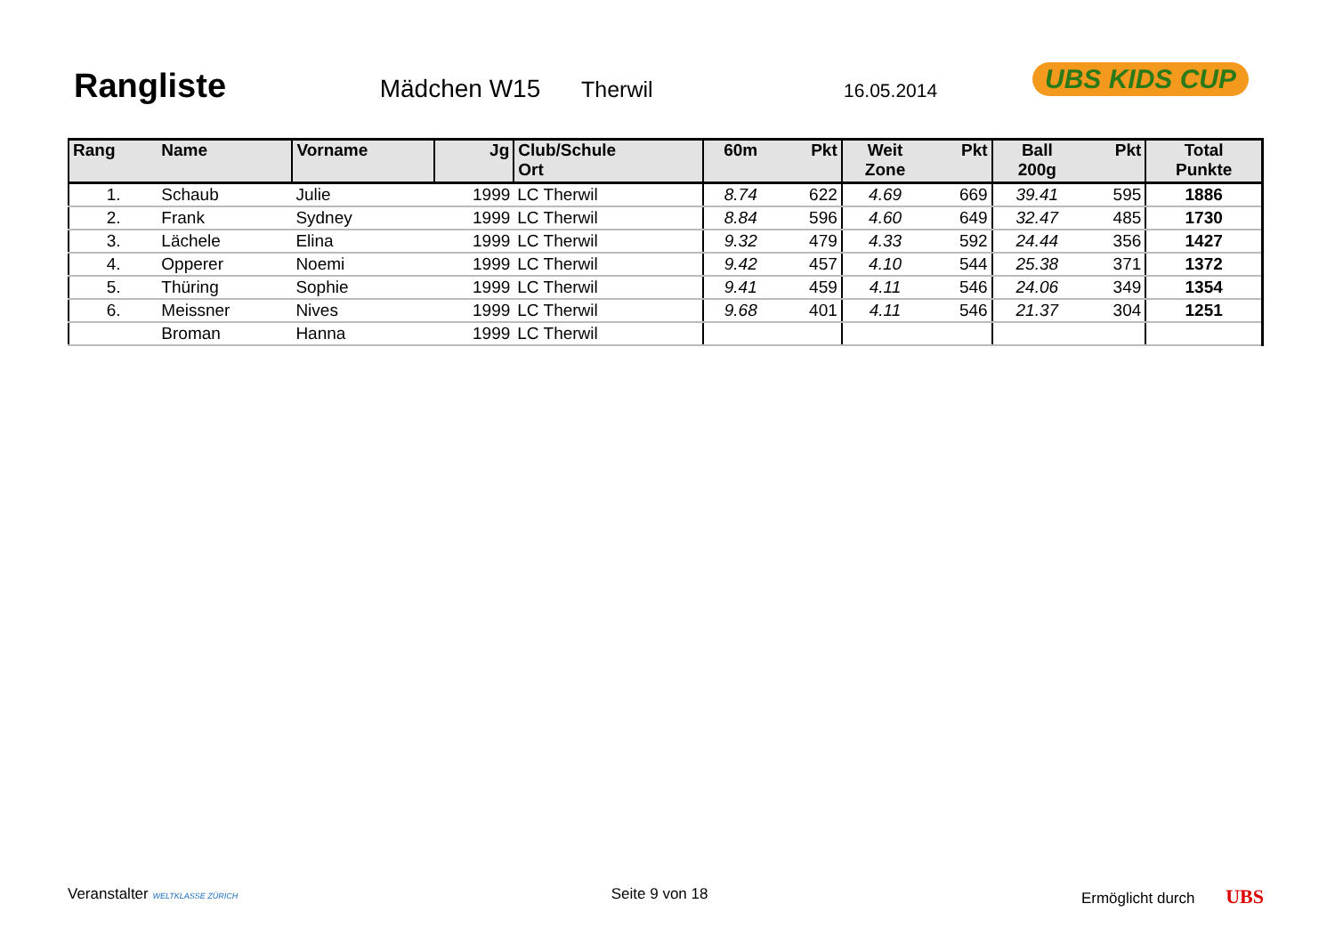Rangliste Mädchen W15 Therwil 16.05.2014
UBS KIDS CUP
| Rang | Name | Vorname | Jg | Club/Schule Ort | 60m | Pkt | Weit Zone | Pkt | Ball 200g | Pkt | Total Punkte |
| --- | --- | --- | --- | --- | --- | --- | --- | --- | --- | --- | --- |
| 1. | Schaub | Julie | 1999 | LC Therwil | 8.74 | 622 | 4.69 | 669 | 39.41 | 595 | 1886 |
| 2. | Frank | Sydney | 1999 | LC Therwil | 8.84 | 596 | 4.60 | 649 | 32.47 | 485 | 1730 |
| 3. | Lächele | Elina | 1999 | LC Therwil | 9.32 | 479 | 4.33 | 592 | 24.44 | 356 | 1427 |
| 4. | Opperer | Noemi | 1999 | LC Therwil | 9.42 | 457 | 4.10 | 544 | 25.38 | 371 | 1372 |
| 5. | Thüring | Sophie | 1999 | LC Therwil | 9.41 | 459 | 4.11 | 546 | 24.06 | 349 | 1354 |
| 6. | Meissner | Nives | 1999 | LC Therwil | 9.68 | 401 | 4.11 | 546 | 21.37 | 304 | 1251 |
| | Broman | Hanna | 1999 | LC Therwil | | | | | | | |
Veranstalter WELTKLASSE ZÜRICH Seite 9 von 18 Ermöglicht durch UBS